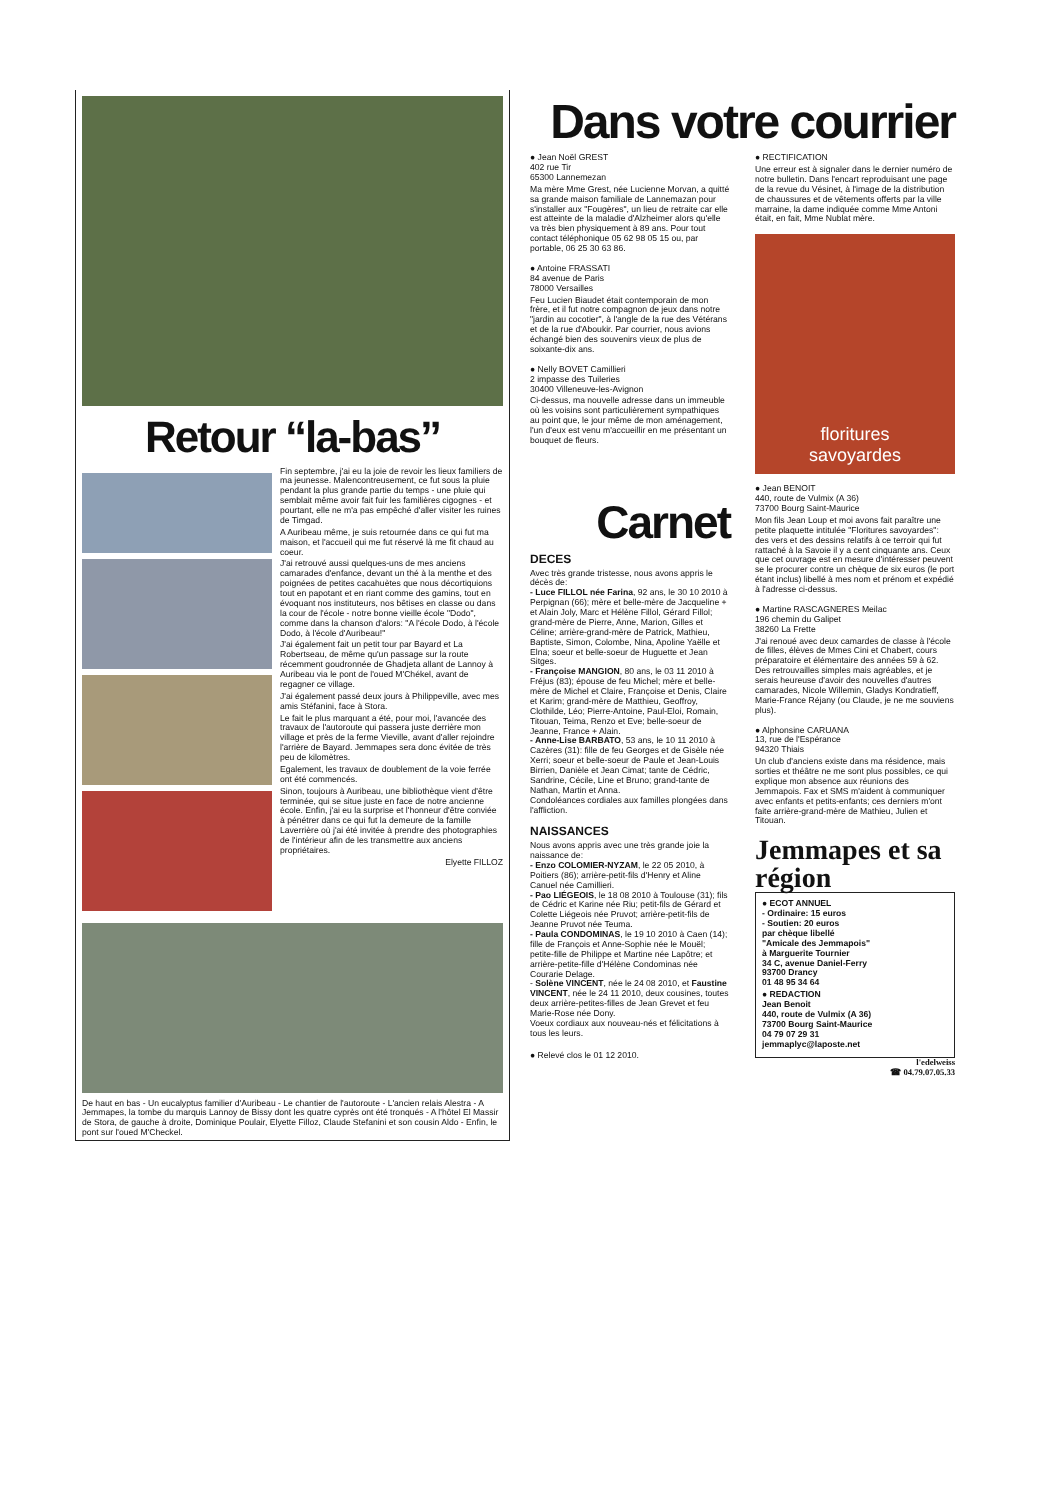Retour “la-bas”
Fin septembre, j'ai eu la joie de revoir les lieux familiers de ma jeunesse. Malencontreusement, ce fut sous la pluie pendant la plus grande partie du temps - une pluie qui semblait même avoir fait fuir les familières cigognes - et pourtant, elle ne m'a pas empêché d'aller visiter les ruines de Timgad.
A Auribeau même, je suis retournée dans ce qui fut ma maison, et l'accueil qui me fut réservé là me fit chaud au coeur.
J'ai retrouvé aussi quelques-uns de mes anciens camarades d'enfance, devant un thé à la menthe et des poignées de petites cacahuètes que nous décortiquions tout en papotant et en riant comme des gamins, tout en évoquant nos instituteurs, nos bêtises en classe ou dans la cour de l'école - notre bonne vieille école "Dodo", comme dans la chanson d'alors: "A l'école Dodo, à l'école Dodo, à l'école d'Auribeau!"
J'ai également fait un petit tour par Bayard et La Robertseau, de même qu'un passage sur la route récemment goudronnée de Ghadjeta allant de Lannoy à Auribeau via le pont de l'oued M'Chékel, avant de regagner ce village.
J'ai également passé deux jours à Philippeville, avec mes amis Stéfanini, face à Stora.
Le fait le plus marquant a été, pour moi, l'avancée des travaux de l'autoroute qui passera juste derrière mon village et près de la ferme Vieville, avant d'aller rejoindre l'arrière de Bayard. Jemmapes sera donc évitée de très peu de kilomètres.
Egalement, les travaux de doublement de la voie ferrée ont été commencés.
Sinon, toujours à Auribeau, une bibliothèque vient d'être terminée, qui se situe juste en face de notre ancienne école. Enfin, j'ai eu la surprise et l'honneur d'être conviée à pénétrer dans ce qui fut la demeure de la famille Laverrière où j'ai été invitée à prendre des photographies de l'intérieur afin de les transmettre aux anciens propriétaires.
Elyette FILLOZ
De haut en bas - Un eucalyptus familier d'Auribeau - Le chantier de l'autoroute - L'ancien relais Alestra - A Jemmapes, la tombe du marquis Lannoy de Bissy dont les quatre cyprès ont été tronqués - A l'hôtel El Massir de Stora, de gauche à droite, Dominique Poulair, Elyette Filloz, Claude Stefanini et son cousin Aldo - Enfin, le pont sur l'oued M'Checkel.
Dans votre courrier
● Jean Noël GREST
402 rue Tir
65300 Lannemezan
Ma mère Mme Grest, née Lucienne Morvan, a quitté sa grande maison familiale de Lannemazan pour s'installer aux "Fougères", un lieu de retraite car elle est atteinte de la maladie d'Alzheimer alors qu'elle va très bien physiquement à 89 ans. Pour tout contact téléphonique 05 62 98 05 15 ou, par portable, 06 25 30 63 86.
● Antoine FRASSATI
84 avenue de Paris
78000 Versailles
Feu Lucien Biaudet était contemporain de mon frère, et il fut notre compagnon de jeux dans notre "jardin au cocotier", à l'angle de la rue des Vétérans et de la rue d'Aboukir. Par courrier, nous avions échangé bien des souvenirs vieux de plus de soixante-dix ans.
● Nelly BOVET Camillieri
2 impasse des Tuileries
30400 Villeneuve-les-Avignon
Ci-dessus, ma nouvelle adresse dans un immeuble où les voisins sont particulièrement sympathiques au point que, le jour même de mon aménagement, l'un d'eux est venu m'accueillir en me présentant un bouquet de fleurs.
Carnet
DECES
Avec très grande tristesse, nous avons appris le décès de:
- Luce FILLOL née Farina, 92 ans, le 30 10 2010 à Perpignan (66); mère et belle-mère de Jacqueline + et Alain Joly, Marc et Hélène Fillol, Gérard Fillol; grand-mère de Pierre, Anne, Marion, Gilles et Céline; arrière-grand-mère de Patrick, Mathieu, Baptiste, Simon, Colombe, Nina, Apoline Yaëlle et Elna; soeur et belle-soeur de Huguette et Jean Sitges.
- Françoise MANGION, 80 ans, le 03 11 2010 à Fréjus (83); épouse de feu Michel; mère et belle-mère de Michel et Claire, Françoise et Denis, Claire et Karim; grand-mère de Matthieu, Geoffroy, Clothilde, Léo; Pierre-Antoine, Paul-Eloi, Romain, Titouan, Teima, Renzo et Eve; belle-soeur de Jeanne, France + Alain.
- Anne-Lise BARBATO, 53 ans, le 10 11 2010 à Cazères (31): fille de feu Georges et de Gisèle née Xerri; soeur et belle-soeur de Paule et Jean-Louis Birrien, Danièle et Jean Cimat; tante de Cédric, Sandrine, Cécile, Line et Bruno; grand-tante de Nathan, Martin et Anna.
Condoléances cordiales aux familles plongées dans l'affliction.
NAISSANCES
Nous avons appris avec une très grande joie la naissance de:
- Enzo COLOMIER-NYZAM, le 22 05 2010, à Poitiers (86); arrière-petit-fils d'Henry et Aline Canuel née Camillieri.
- Pao LIÉGEOIS, le 18 08 2010 à Toulouse (31); fils de Cédric et Karine née Riu; petit-fils de Gérard et Colette Liégeois née Pruvot; arrière-petit-fils de Jeanne Pruvot née Teuma.
- Paula CONDOMINAS, le 19 10 2010 à Caen (14); fille de François et Anne-Sophie née le Mouël; petite-fille de Philippe et Martine née Lapôtre; et arrière-petite-fille d'Hélène Condominas née Courarie Delage.
- Solène VINCENT, née le 24 08 2010, et Faustine VINCENT, née le 24 11 2010, deux cousines, toutes deux arrière-petites-filles de Jean Grevet et feu Marie-Rose née Dony.
Voeux cordiaux aux nouveau-nés et félicitations à tous les leurs.
● Relevé clos le 01 12 2010.
● RECTIFICATION
Une erreur est à signaler dans le dernier numéro de notre bulletin. Dans l'encart reproduisant une page de la revue du Vésinet, à l'image de la distribution de chaussures et de vêtements offerts par la ville marraine, la dame indiquée comme Mme Antoni était, en fait, Mme Nublat mère.
floritures
savoyardes
● Jean BENOIT
440, route de Vulmix (A 36)
73700 Bourg Saint-Maurice
Mon fils Jean Loup et moi avons fait paraître une petite plaquette intitulée "Floritures savoyardes": des vers et des dessins relatifs à ce terroir qui fut rattaché à la Savoie il y a cent cinquante ans. Ceux que cet ouvrage est en mesure d'intéresser peuvent se le procurer contre un chèque de six euros (le port étant inclus) libellé à mes nom et prénom et expédié à l'adresse ci-dessus.
● Martine RASCAGNERES Meilac
196 chemin du Galipet
38260 La Frette
J'ai renoué avec deux camardes de classe à l'école de filles, élèves de Mmes Cini et Chabert, cours préparatoire et élémentaire des années 59 à 62. Des retrouvailles simples mais agréables, et je serais heureuse d'avoir des nouvelles d'autres camarades, Nicole Willemin, Gladys Kondratieff, Marie-France Réjany (ou Claude, je ne me souviens plus).
● Alphonsine CARUANA
13, rue de l'Espérance
94320 Thiais
Un club d'anciens existe dans ma résidence, mais sorties et théâtre ne me sont plus possibles, ce qui explique mon absence aux réunions des Jemmapois. Fax et SMS m'aident à communiquer avec enfants et petits-enfants; ces derniers m'ont faite arrière-grand-mère de Mathieu, Julien et Titouan.
Jemmapes et sa région
● ECOT ANNUEL
- Ordinaire: 15 euros
- Soutien: 20 euros
par chèque libellé
"Amicale des Jemmapois"
à Marguerite Tournier
34 C, avenue Daniel-Ferry
93700 Drancy
01 48 95 34 64
● REDACTION
Jean Benoit
440, route de Vulmix (A 36)
73700 Bourg Saint-Maurice
04 79 07 29 31
jemmaplyc@laposte.net
l'edelweiss
☎ 04.79.07.05.33